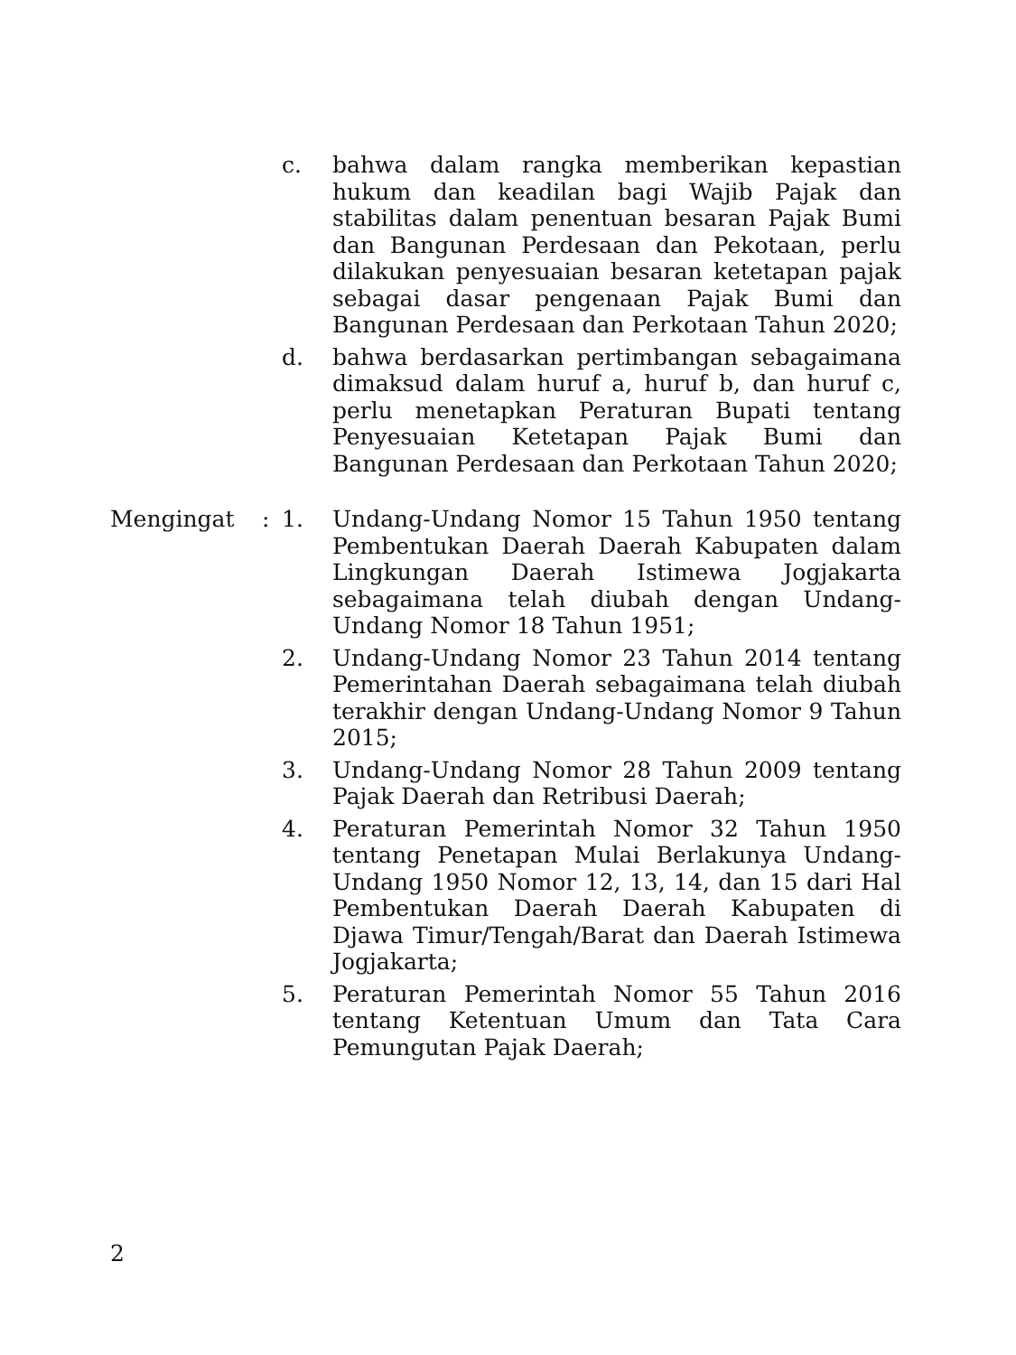c. bahwa dalam rangka memberikan kepastian hukum dan keadilan bagi Wajib Pajak dan stabilitas dalam penentuan besaran Pajak Bumi dan Bangunan Perdesaan dan Pekotaan, perlu dilakukan penyesuaian besaran ketetapan pajak sebagai dasar pengenaan Pajak Bumi dan Bangunan Perdesaan dan Perkotaan Tahun 2020;
d. bahwa berdasarkan pertimbangan sebagaimana dimaksud dalam huruf a, huruf b, dan huruf c, perlu menetapkan Peraturan Bupati tentang Penyesuaian Ketetapan Pajak Bumi dan Bangunan Perdesaan dan Perkotaan Tahun 2020;
Mengingat : 1. Undang-Undang Nomor 15 Tahun 1950 tentang Pembentukan Daerah Daerah Kabupaten dalam Lingkungan Daerah Istimewa Jogjakarta sebagaimana telah diubah dengan Undang-Undang Nomor 18 Tahun 1951;
2. Undang-Undang Nomor 23 Tahun 2014 tentang Pemerintahan Daerah sebagaimana telah diubah terakhir dengan Undang-Undang Nomor 9 Tahun 2015;
3. Undang-Undang Nomor 28 Tahun 2009 tentang Pajak Daerah dan Retribusi Daerah;
4. Peraturan Pemerintah Nomor 32 Tahun 1950 tentang Penetapan Mulai Berlakunya Undang-Undang 1950 Nomor 12, 13, 14, dan 15 dari Hal Pembentukan Daerah Daerah Kabupaten di Djawa Timur/Tengah/Barat dan Daerah Istimewa Jogjakarta;
5. Peraturan Pemerintah Nomor 55 Tahun 2016 tentang Ketentuan Umum dan Tata Cara Pemungutan Pajak Daerah;
2